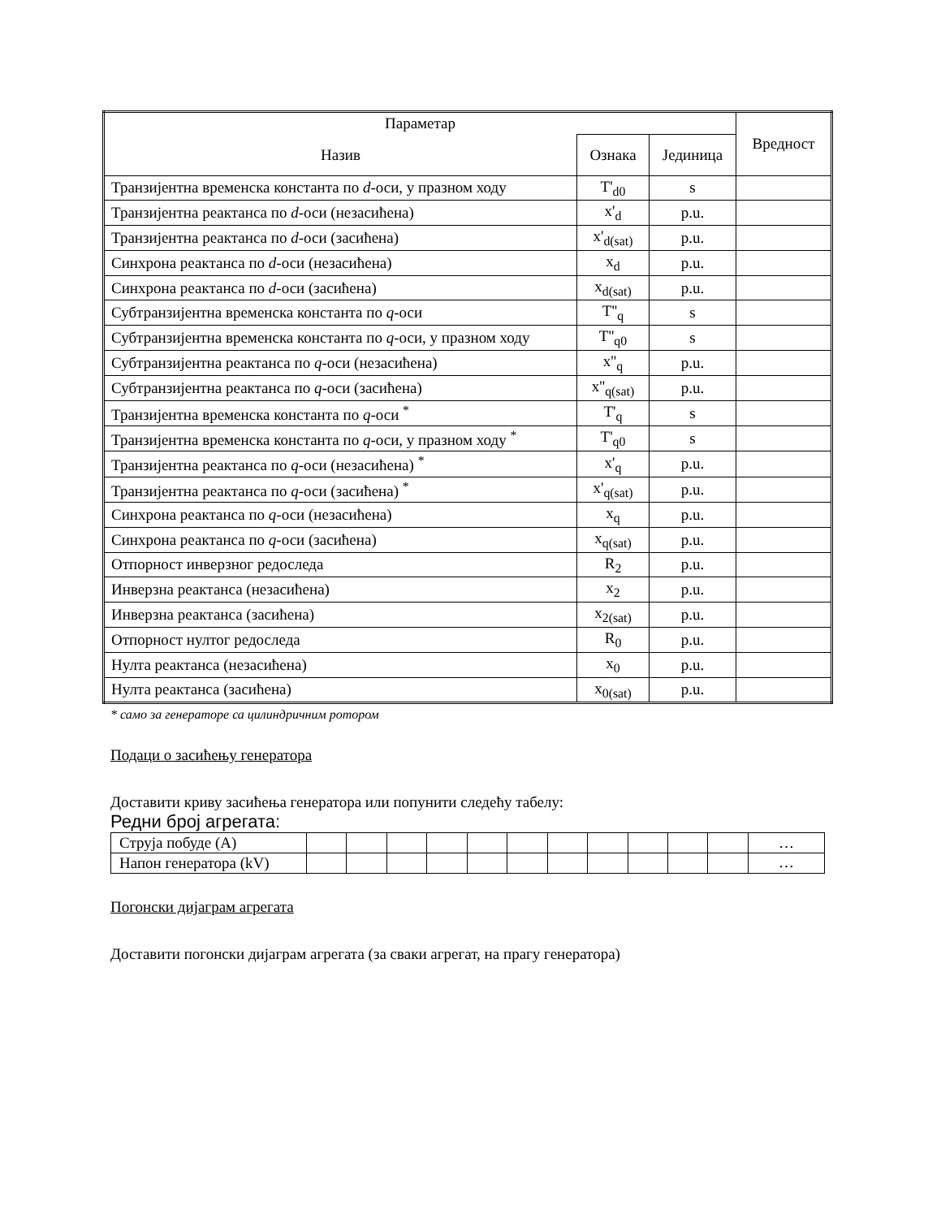| Параметар | | | Вредност |
| --- | --- | --- | --- |
| Назив | Ознака | Јединица | |
| Транзијентна временска константа по d -оси, у празном ходу | T'<sub>d0</sub> | s | |
| Транзијентна реактанса по d -оси (незасићена) | x'<sub>d</sub> | p.u. | |
| Транзијентна реактанса по d -оси (засићена) | x'<sub>d(sat)</sub> | p.u. | |
| Синхрона реактанса по d -оси (незасићена) | x<sub>d</sub> | p.u. | |
| Синхрона реактанса по d -оси (засићена) | x<sub>d(sat)</sub> | p.u. | |
| Субтранзијентна временска константа по q -оси | T''<sub>q</sub> | s | |
| Субтранзијентна временска константа по q -оси, у празном ходу | T''<sub>q0</sub> | s | |
| Субтранзијентна реактанса по q -оси (незасићена) | x''<sub>q</sub> | p.u. | |
| Субтранзијентна реактанса по q -оси (засићена) | x''<sub>q(sat)</sub> | p.u. | |
| Транзијентна временска константа по q -оси <sup>*</sup> | T'<sub>q</sub> | s | |
| Транзијентна временска константа по q -оси, у празном ходу <sup>*</sup> | T'<sub>q0</sub> | s | |
| Транзијентна реактанса по q -оси (незасићена) <sup>*</sup> | x'<sub>q</sub> | p.u. | |
| Транзијентна реактанса по q -оси (засићена) <sup>*</sup> | x'<sub>q(sat)</sub> | p.u. | |
| Синхрона реактанса по q -оси (незасићена) | x<sub>q</sub> | p.u. | |
| Синхрона реактанса по q -оси (засићена) | x<sub>q(sat)</sub> | p.u. | |
| Отпорност инверзног редоследа | R<sub>2</sub> | p.u. | |
| Инверзна реактанса (незасићена) | x<sub>2</sub> | p.u. | |
| Инверзна реактанса (засићена) | x<sub>2(sat)</sub> | p.u. | |
| Отпорност нултог редоследа | R<sub>0</sub> | p.u. | |
| Нулта реактанса (незасићена) | x<sub>0</sub> | p.u. | |
| Нулта реактанса (засићена) | x<sub>0(sat)</sub> | p.u. | |
* само за генераторе са цилиндричним ротором
Подаци о засићењу генератора
Доставити криву засићења генератора или попунити следећу табелу:
Редни број агрегата:
| Струја побуде (A) | | | | | | | | | | | | … |
| Напон генератора (kV) | | | | | | | | | | | | … |
Погонски дијаграм агрегата
Доставити погонски дијаграм агрегата (за сваки агрегат, на прагу генератора)